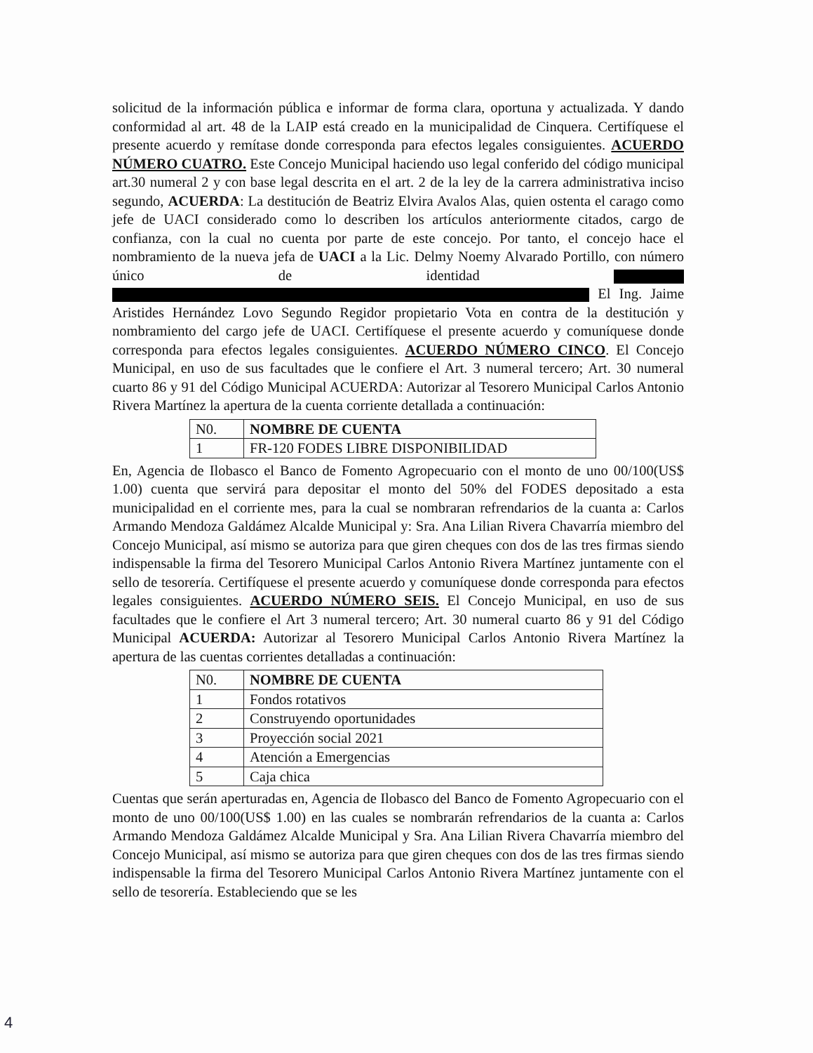solicitud de la información pública e informar de forma clara, oportuna y actualizada. Y dando conformidad al art. 48 de la LAIP está creado en la municipalidad de Cinquera. Certifíquese el presente acuerdo y remítase donde corresponda para efectos legales consiguientes. ACUERDO NÚMERO CUATRO. Este Concejo Municipal haciendo uso legal conferido del código municipal art.30 numeral 2 y con base legal descrita en el art. 2 de la ley de la carrera administrativa inciso segundo, ACUERDA: La destitución de Beatriz Elvira Avalos Alas, quien ostenta el carago como jefe de UACI considerado como lo describen los artículos anteriormente citados, cargo de confianza, con la cual no cuenta por parte de este concejo. Por tanto, el concejo hace el nombramiento de la nueva jefa de UACI a la Lic. Delmy Noemy Alvarado Portillo, con número único de identidad El Ing. Jaime Aristides Hernández Lovo Segundo Regidor propietario Vota en contra de la destitución y nombramiento del cargo jefe de UACI. Certifíquese el presente acuerdo y comuníquese donde corresponda para efectos legales consiguientes. ACUERDO NÚMERO CINCO. El Concejo Municipal, en uso de sus facultades que le confiere el Art. 3 numeral tercero; Art. 30 numeral cuarto 86 y 91 del Código Municipal ACUERDA: Autorizar al Tesorero Municipal Carlos Antonio Rivera Martínez la apertura de la cuenta corriente detallada a continuación:
| N0. | NOMBRE DE CUENTA |
| --- | --- |
| 1 | FR-120 FODES LIBRE DISPONIBILIDAD |
En, Agencia de Ilobasco el Banco de Fomento Agropecuario con el monto de uno 00/100(US$ 1.00) cuenta que servirá para depositar el monto del 50% del FODES depositado a esta municipalidad en el corriente mes, para la cual se nombraran refrendarios de la cuanta a: Carlos Armando Mendoza Galdámez Alcalde Municipal y: Sra. Ana Lilian Rivera Chavarría miembro del Concejo Municipal, así mismo se autoriza para que giren cheques con dos de las tres firmas siendo indispensable la firma del Tesorero Municipal Carlos Antonio Rivera Martínez juntamente con el sello de tesorería. Certifíquese el presente acuerdo y comuníquese donde corresponda para efectos legales consiguientes. ACUERDO NÚMERO SEIS. El Concejo Municipal, en uso de sus facultades que le confiere el Art 3 numeral tercero; Art. 30 numeral cuarto 86 y 91 del Código Municipal ACUERDA: Autorizar al Tesorero Municipal Carlos Antonio Rivera Martínez la apertura de las cuentas corrientes detalladas a continuación:
| N0. | NOMBRE DE CUENTA |
| --- | --- |
| 1 | Fondos rotativos |
| 2 | Construyendo oportunidades |
| 3 | Proyección social 2021 |
| 4 | Atención a Emergencias |
| 5 | Caja chica |
Cuentas que serán aperturadas en, Agencia de Ilobasco del Banco de Fomento Agropecuario con el monto de uno 00/100(US$ 1.00) en las cuales se nombrarán refrendarios de la cuanta a: Carlos Armando Mendoza Galdámez Alcalde Municipal y Sra. Ana Lilian Rivera Chavarría miembro del Concejo Municipal, así mismo se autoriza para que giren cheques con dos de las tres firmas siendo indispensable la firma del Tesorero Municipal Carlos Antonio Rivera Martínez juntamente con el sello de tesorería. Estableciendo que se les
4